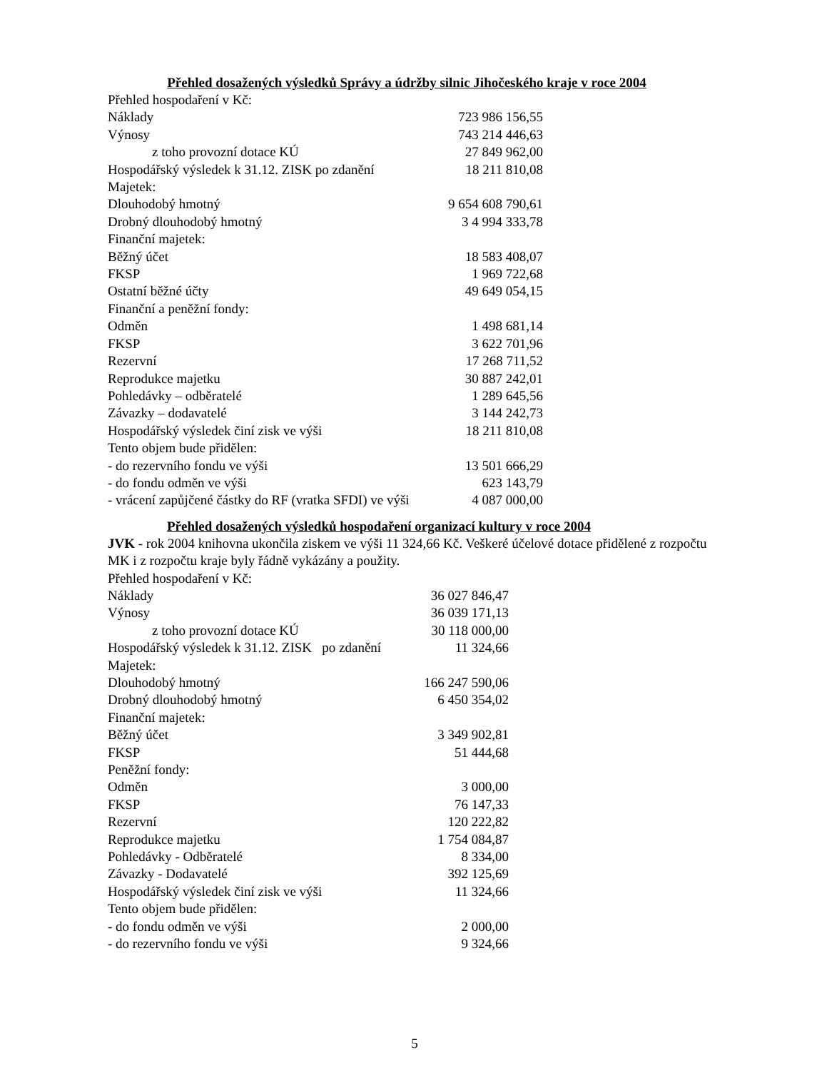Přehled dosažených výsledků Správy a údržby silnic Jihočeského kraje v roce 2004
| Přehled hospodaření v Kč: | |
| Náklady | 723 986 156,55 |
| Výnosy | 743 214 446,63 |
| z toho provozní dotace KÚ | 27 849 962,00 |
| Hospodářský výsledek k 31.12. ZISK po zdanění | 18 211 810,08 |
| Majetek: | |
| Dlouhodobý hmotný | 9 654 608 790,61 |
| Drobný dlouhodobý hmotný | 3 4 994 333,78 |
| Finanční majetek: | |
| Běžný účet | 18 583 408,07 |
| FKSP | 1 969 722,68 |
| Ostatní běžné účty | 49 649 054,15 |
| Finanční a peněžní fondy: | |
| Odměn | 1 498 681,14 |
| FKSP | 3 622 701,96 |
| Rezervní | 17 268 711,52 |
| Reprodukce majetku | 30 887 242,01 |
| Pohledávky – odběratelé | 1 289 645,56 |
| Závazky – dodavatelé | 3 144 242,73 |
| Hospodářský výsledek činí zisk ve výši | 18 211 810,08 |
| Tento objem bude přidělen: | |
| - do rezervního fondu ve výši | 13 501 666,29 |
| - do fondu odměn ve výši | 623 143,79 |
| - vrácení zapůjčené částky do RF (vratka SFDI) ve výši | 4 087 000,00 |
Přehled dosažených výsledků hospodaření organizací kultury v roce 2004
JVK - rok 2004 knihovna ukončila ziskem ve výši 11 324,66 Kč. Veškeré účelové dotace přidělené z rozpočtu MK i z rozpočtu kraje byly řádně vykázány a použity.
| Přehled hospodaření v Kč: | |
| Náklady | 36 027 846,47 |
| Výnosy | 36 039 171,13 |
| z toho provozní dotace KÚ | 30 118 000,00 |
| Hospodářský výsledek k 31.12. ZISK po zdanění | 11 324,66 |
| Majetek: | |
| Dlouhodobý hmotný | 166 247 590,06 |
| Drobný dlouhodobý hmotný | 6 450 354,02 |
| Finanční majetek: | |
| Běžný účet | 3 349 902,81 |
| FKSP | 51 444,68 |
| Peněžní fondy: | |
| Odměn | 3 000,00 |
| FKSP | 76 147,33 |
| Rezervní | 120 222,82 |
| Reprodukce majetku | 1 754 084,87 |
| Pohledávky - Odběratelé | 8 334,00 |
| Závazky - Dodavatelé | 392 125,69 |
| Hospodářský výsledek činí zisk ve výši | 11 324,66 |
| Tento objem bude přidělen: | |
| - do fondu odměn ve výši | 2 000,00 |
| - do rezervního fondu ve výši | 9 324,66 |
5